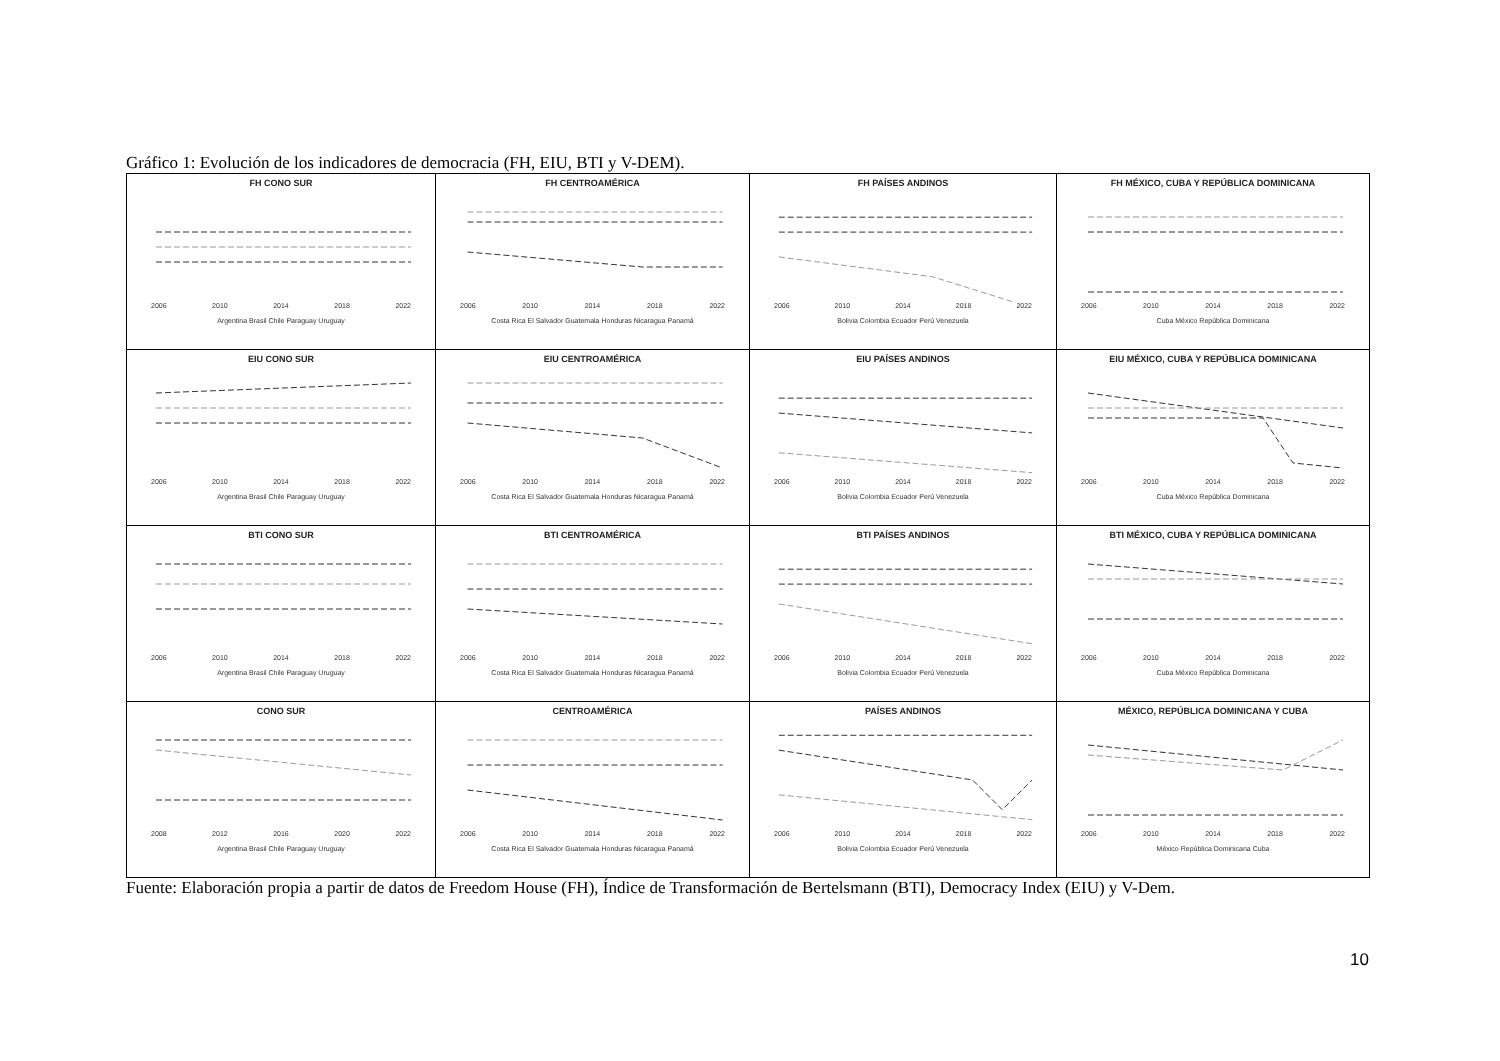Gráfico 1: Evolución de los indicadores de democracia (FH, EIU, BTI y V-DEM).
| FH CONO SUR 2006 2010 2014 2018 2022 Argentina Brasil Chile Paraguay Uruguay | FH CENTROAMÉRICA 2006 2010 2014 2018 2022 Costa Rica El Salvador Guatemala Honduras Nicaragua Panamá | FH PAÍSES ANDINOS 2006 2010 2014 2018 2022 Bolivia Colombia Ecuador Perú Venezuela | FH MÉXICO, CUBA Y REPÚBLICA DOMINICANA 2006 2010 2014 2018 2022 Cuba México República Dominicana |
| EIU CONO SUR 2006 2010 2014 2018 2022 Argentina Brasil Chile Paraguay Uruguay | EIU CENTROAMÉRICA 2006 2010 2014 2018 2022 Costa Rica El Salvador Guatemala Honduras Nicaragua Panamá | EIU PAÍSES ANDINOS 2006 2010 2014 2018 2022 Bolivia Colombia Ecuador Perú Venezuela | EIU MÉXICO, CUBA Y REPÚBLICA DOMINICANA 2006 2010 2014 2018 2022 Cuba México República Dominicana |
| BTI CONO SUR 2006 2010 2014 2018 2022 Argentina Brasil Chile Paraguay Uruguay | BTI CENTROAMÉRICA 2006 2010 2014 2018 2022 Costa Rica El Salvador Guatemala Honduras Nicaragua Panamá | BTI PAÍSES ANDINOS 2006 2010 2014 2018 2022 Bolivia Colombia Ecuador Perú Venezuela | BTI MÉXICO, CUBA Y REPÚBLICA DOMINICANA 2006 2010 2014 2018 2022 Cuba México República Dominicana |
| CONO SUR 2008 2012 2016 2020 2022 Argentina Brasil Chile Paraguay Uruguay | CENTROAMÉRICA 2006 2010 2014 2018 2022 Costa Rica El Salvador Guatemala Honduras Nicaragua Panamá | PAÍSES ANDINOS 2006 2010 2014 2018 2022 Bolivia Colombia Ecuador Perú Venezuela | MÉXICO, REPÚBLICA DOMINICANA Y CUBA 2006 2010 2014 2018 2022 México República Dominicana Cuba |
Fuente: Elaboración propia a partir de datos de Freedom House (FH), Índice de Transformación de Bertelsmann (BTI), Democracy Index (EIU) y V-Dem.
10